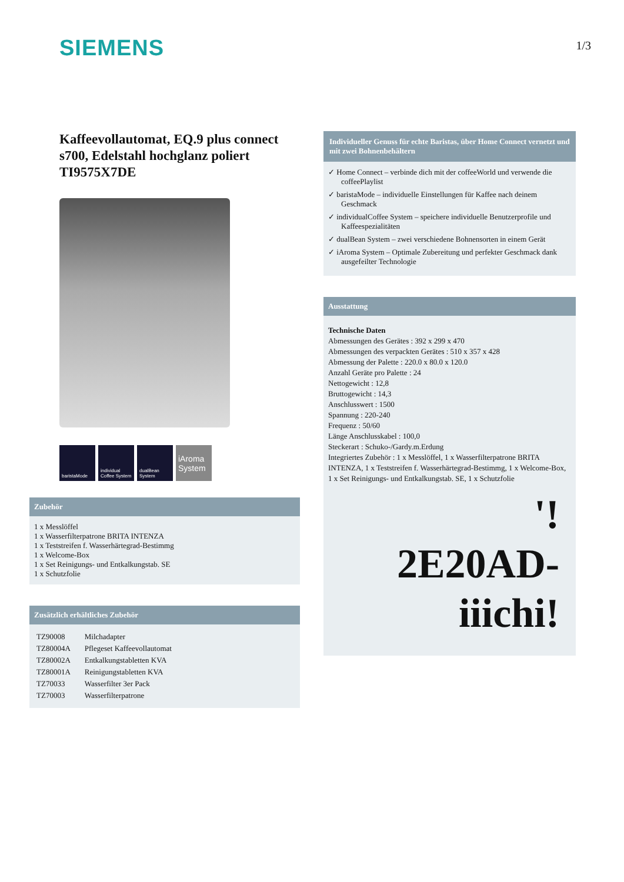SIEMENS
1/3
Kaffeevollautomat, EQ.9 plus connect s700, Edelstahl hochglanz poliert TI9575X7DE
baristaMode individual Coffee System
dualBean System
iAroma System
Zubehör
1 x Messlöffel
1 x Wasserfilterpatrone BRITA INTENZA
1 x Teststreifen f. Wasserhärtegrad-Bestimmg
1 x Welcome-Box
1 x Set Reinigungs- und Entkalkungstab. SE
1 x Schutzfolie
Zusätzlich erhältliches Zubehör
| TZ90008 | Milchadapter |
| TZ80004A | Pflegeset Kaffeevollautomat |
| TZ80002A | Entkalkungstabletten KVA |
| TZ80001A | Reinigungstabletten KVA |
| TZ70033 | Wasserfilter 3er Pack |
| TZ70003 | Wasserfilterpatrone |
Individueller Genuss für echte Baristas, über Home Connect vernetzt und mit zwei Bohnenbehältern
✓ Home Connect – verbinde dich mit der coffeeWorld und verwende die coffeePlaylist
✓ baristaMode – individuelle Einstellungen für Kaffee nach deinem Geschmack
✓ individualCoffee System – speichere individuelle Benutzerprofile und Kaffeespezialitäten
✓ dualBean System – zwei verschiedene Bohnensorten in einem Gerät
✓ iAroma System – Optimale Zubereitung und perfekter Geschmack dank ausgefeilter Technologie
Ausstattung
Technische Daten
Abmessungen des Gerätes : 392 x 299 x 470
Abmessungen des verpackten Gerätes : 510 x 357 x 428
Abmessung der Palette : 220.0 x 80.0 x 120.0
Anzahl Geräte pro Palette : 24
Nettogewicht : 12,8
Bruttogewicht : 14,3
Anschlusswert : 1500
Spannung : 220-240
Frequenz : 50/60
Länge Anschlusskabel : 100,0
Steckerart : Schuko-/Gardy.m.Erdung
Integriertes Zubehör : 1 x Messlöffel, 1 x Wasserfilterpatrone BRITA INTENZA, 1 x Teststreifen f. Wasserhärtegrad-Bestimmg, 1 x Welcome-Box, 1 x Set Reinigungs- und Entkalkungstab. SE, 1 x Schutzfolie
'!
2E20AD-
iiichi!